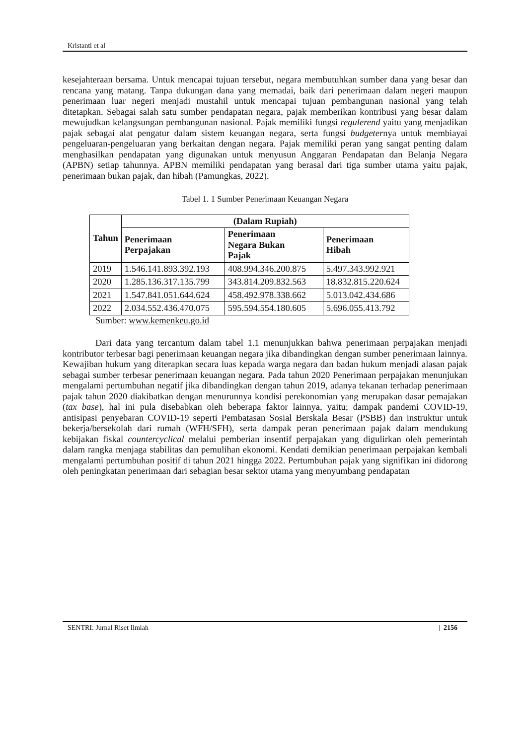Kristanti et al
kesejahteraan bersama. Untuk mencapai tujuan tersebut, negara membutuhkan sumber dana yang besar dan rencana yang matang. Tanpa dukungan dana yang memadai, baik dari penerimaan dalam negeri maupun penerimaan luar negeri menjadi mustahil untuk mencapai tujuan pembangunan nasional yang telah ditetapkan. Sebagai salah satu sumber pendapatan negara, pajak memberikan kontribusi yang besar dalam mewujudkan kelangsungan pembangunan nasional. Pajak memiliki fungsi regulerend yaitu yang menjadikan pajak sebagai alat pengatur dalam sistem keuangan negara, serta fungsi budgeternya untuk membiayai pengeluaran-pengeluaran yang berkaitan dengan negara. Pajak memiliki peran yang sangat penting dalam menghasilkan pendapatan yang digunakan untuk menyusun Anggaran Pendapatan dan Belanja Negara (APBN) setiap tahunnya. APBN memiliki pendapatan yang berasal dari tiga sumber utama yaitu pajak, penerimaan bukan pajak, dan hibah (Pamungkas, 2022).
Tabel 1. 1 Sumber Penerimaan Keuangan Negara
| Tahun | (Dalam Rupiah) | | |
| --- | --- | --- | --- |
| | Penerimaan Perpajakan | Penerimaan Negara Bukan Pajak | Penerimaan Hibah |
| 2019 | 1.546.141.893.392.193 | 408.994.346.200.875 | 5.497.343.992.921 |
| 2020 | 1.285.136.317.135.799 | 343.814.209.832.563 | 18.832.815.220.624 |
| 2021 | 1.547.841.051.644.624 | 458.492.978.338.662 | 5.013.042.434.686 |
| 2022 | 2.034.552.436.470.075 | 595.594.554.180.605 | 5.696.055.413.792 |
Sumber: www.kemenkeu.go.id
Dari data yang tercantum dalam tabel 1.1 menunjukkan bahwa penerimaan perpajakan menjadi kontributor terbesar bagi penerimaan keuangan negara jika dibandingkan dengan sumber penerimaan lainnya. Kewajiban hukum yang diterapkan secara luas kepada warga negara dan badan hukum menjadi alasan pajak sebagai sumber terbesar penerimaan keuangan negara. Pada tahun 2020 Penerimaan perpajakan menunjukan mengalami pertumbuhan negatif jika dibandingkan dengan tahun 2019, adanya tekanan terhadap penerimaan pajak tahun 2020 diakibatkan dengan menurunnya kondisi perekonomian yang merupakan dasar pemajakan (tax base), hal ini pula disebabkan oleh beberapa faktor lainnya, yaitu; dampak pandemi COVID-19, antisipasi penyebaran COVID-19 seperti Pembatasan Sosial Berskala Besar (PSBB) dan instruktur untuk bekerja/bersekolah dari rumah (WFH/SFH), serta dampak peran penerimaan pajak dalam mendukung kebijakan fiskal countercyclical melalui pemberian insentif perpajakan yang digulirkan oleh pemerintah dalam rangka menjaga stabilitas dan pemulihan ekonomi. Kendati demikian penerimaan perpajakan kembali mengalami pertumbuhan positif di tahun 2021 hingga 2022. Pertumbuhan pajak yang signifikan ini didorong oleh peningkatan penerimaan dari sebagian besar sektor utama yang menyumbang pendapatan
SENTRI: Jurnal Riset Ilmiah | 2156